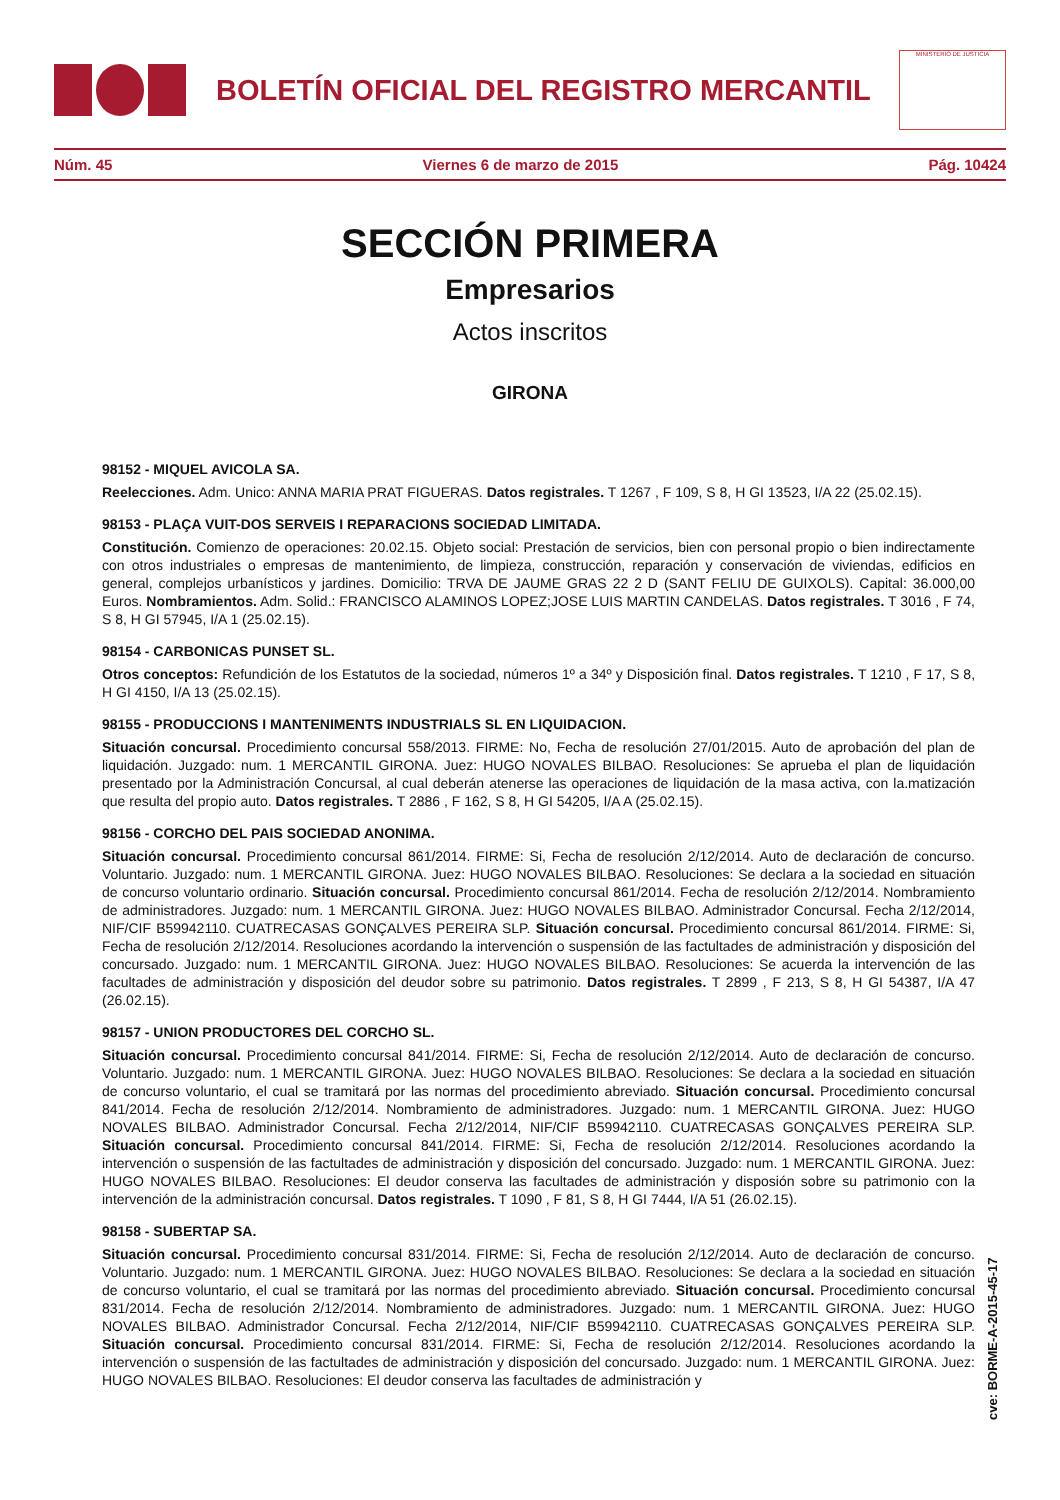BOLETÍN OFICIAL DEL REGISTRO MERCANTIL
MINISTERIO DE JUSTICIA
Núm. 45 Viernes 6 de marzo de 2015 Pág. 10424
SECCIÓN PRIMERA
Empresarios
Actos inscritos
GIRONA
98152 - MIQUEL AVICOLA SA.
Reelecciones. Adm. Unico: ANNA MARIA PRAT FIGUERAS. Datos registrales. T 1267 , F 109, S 8, H GI 13523, I/A 22 (25.02.15).
98153 - PLAÇA VUIT-DOS SERVEIS I REPARACIONS SOCIEDAD LIMITADA.
Constitución. Comienzo de operaciones: 20.02.15. Objeto social: Prestación de servicios, bien con personal propio o bien indirectamente con otros industriales o empresas de mantenimiento, de limpieza, construcción, reparación y conservación de viviendas, edificios en general, complejos urbanísticos y jardines. Domicilio: TRVA DE JAUME GRAS 22 2 D (SANT FELIU DE GUIXOLS). Capital: 36.000,00 Euros. Nombramientos. Adm. Solid.: FRANCISCO ALAMINOS LOPEZ;JOSE LUIS MARTIN CANDELAS. Datos registrales. T 3016 , F 74, S 8, H GI 57945, I/A 1 (25.02.15).
98154 - CARBONICAS PUNSET SL.
Otros conceptos: Refundición de los Estatutos de la sociedad, números 1º a 34º y Disposición final. Datos registrales. T 1210 , F 17, S 8, H GI 4150, I/A 13 (25.02.15).
98155 - PRODUCCIONS I MANTENIMENTS INDUSTRIALS SL EN LIQUIDACION.
Situación concursal. Procedimiento concursal 558/2013. FIRME: No, Fecha de resolución 27/01/2015. Auto de aprobación del plan de liquidación. Juzgado: num. 1 MERCANTIL GIRONA. Juez: HUGO NOVALES BILBAO. Resoluciones: Se aprueba el plan de liquidación presentado por la Administración Concursal, al cual deberán atenerse las operaciones de liquidación de la masa activa, con la.matización que resulta del propio auto. Datos registrales. T 2886 , F 162, S 8, H GI 54205, I/A A (25.02.15).
98156 - CORCHO DEL PAIS SOCIEDAD ANONIMA.
Situación concursal. Procedimiento concursal 861/2014. FIRME: Si, Fecha de resolución 2/12/2014. Auto de declaración de concurso. Voluntario. Juzgado: num. 1 MERCANTIL GIRONA. Juez: HUGO NOVALES BILBAO. Resoluciones: Se declara a la sociedad en situación de concurso voluntario ordinario. Situación concursal. Procedimiento concursal 861/2014. Fecha de resolución 2/12/2014. Nombramiento de administradores. Juzgado: num. 1 MERCANTIL GIRONA. Juez: HUGO NOVALES BILBAO. Administrador Concursal. Fecha 2/12/2014, NIF/CIF B59942110. CUATRECASAS GONÇALVES PEREIRA SLP. Situación concursal. Procedimiento concursal 861/2014. FIRME: Si, Fecha de resolución 2/12/2014. Resoluciones acordando la intervención o suspensión de las factultades de administración y disposición del concursado. Juzgado: num. 1 MERCANTIL GIRONA. Juez: HUGO NOVALES BILBAO. Resoluciones: Se acuerda la intervención de las facultades de administración y disposición del deudor sobre su patrimonio. Datos registrales. T 2899 , F 213, S 8, H GI 54387, I/A 47 (26.02.15).
98157 - UNION PRODUCTORES DEL CORCHO SL.
Situación concursal. Procedimiento concursal 841/2014. FIRME: Si, Fecha de resolución 2/12/2014. Auto de declaración de concurso. Voluntario. Juzgado: num. 1 MERCANTIL GIRONA. Juez: HUGO NOVALES BILBAO. Resoluciones: Se declara a la sociedad en situación de concurso voluntario, el cual se tramitará por las normas del procedimiento abreviado. Situación concursal. Procedimiento concursal 841/2014. Fecha de resolución 2/12/2014. Nombramiento de administradores. Juzgado: num. 1 MERCANTIL GIRONA. Juez: HUGO NOVALES BILBAO. Administrador Concursal. Fecha 2/12/2014, NIF/CIF B59942110. CUATRECASAS GONÇALVES PEREIRA SLP. Situación concursal. Procedimiento concursal 841/2014. FIRME: Si, Fecha de resolución 2/12/2014. Resoluciones acordando la intervención o suspensión de las factultades de administración y disposición del concursado. Juzgado: num. 1 MERCANTIL GIRONA. Juez: HUGO NOVALES BILBAO. Resoluciones: El deudor conserva las facultades de administración y disposión sobre su patrimonio con la intervención de la administración concursal. Datos registrales. T 1090 , F 81, S 8, H GI 7444, I/A 51 (26.02.15).
98158 - SUBERTAP SA.
Situación concursal. Procedimiento concursal 831/2014. FIRME: Si, Fecha de resolución 2/12/2014. Auto de declaración de concurso. Voluntario. Juzgado: num. 1 MERCANTIL GIRONA. Juez: HUGO NOVALES BILBAO. Resoluciones: Se declara a la sociedad en situación de concurso voluntario, el cual se tramitará por las normas del procedimiento abreviado. Situación concursal. Procedimiento concursal 831/2014. Fecha de resolución 2/12/2014. Nombramiento de administradores. Juzgado: num. 1 MERCANTIL GIRONA. Juez: HUGO NOVALES BILBAO. Administrador Concursal. Fecha 2/12/2014, NIF/CIF B59942110. CUATRECASAS GONÇALVES PEREIRA SLP. Situación concursal. Procedimiento concursal 831/2014. FIRME: Si, Fecha de resolución 2/12/2014. Resoluciones acordando la intervención o suspensión de las factultades de administración y disposición del concursado. Juzgado: num. 1 MERCANTIL GIRONA. Juez: HUGO NOVALES BILBAO. Resoluciones: El deudor conserva las facultades de administración y
cve: BORME-A-2015-45-17